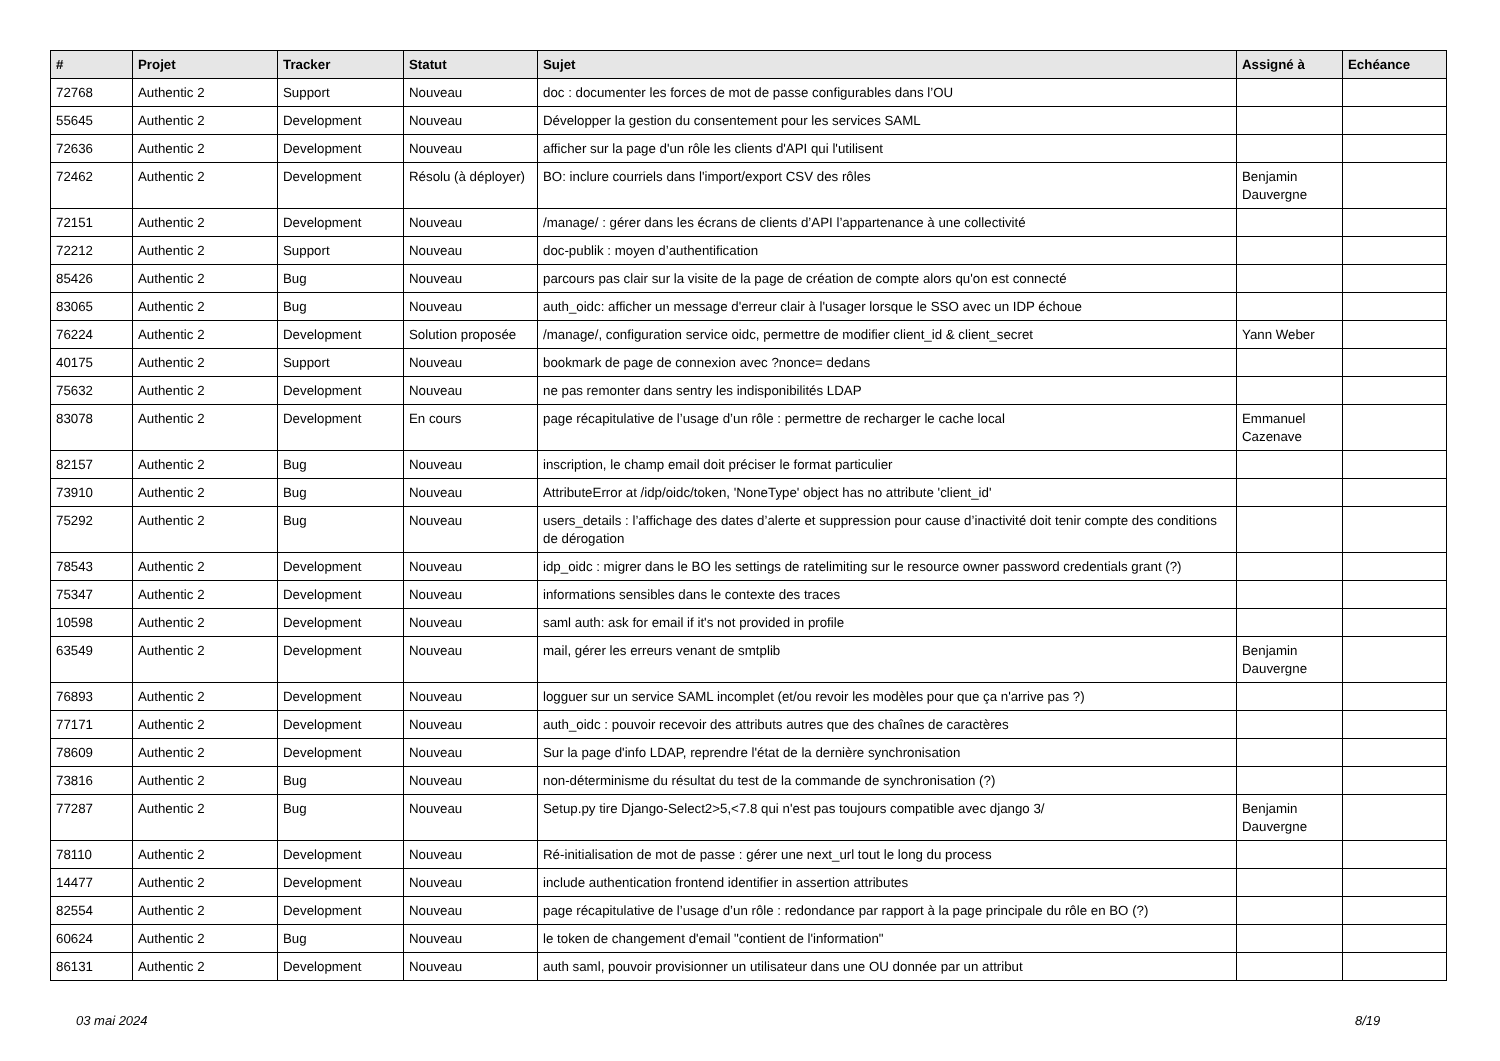| # | Projet | Tracker | Statut | Sujet | Assigné à | Echéance |
| --- | --- | --- | --- | --- | --- | --- |
| 72768 | Authentic 2 | Support | Nouveau | doc : documenter les forces de mot de passe configurables dans l’OU | | |
| 55645 | Authentic 2 | Development | Nouveau | Développer la gestion du consentement pour les services SAML | | |
| 72636 | Authentic 2 | Development | Nouveau | afficher sur la page d'un rôle les clients d'API qui l'utilisent | | |
| 72462 | Authentic 2 | Development | Résolu (à déployer) | BO: inclure courriels dans l'import/export CSV des rôles | Benjamin Dauvergne | |
| 72151 | Authentic 2 | Development | Nouveau | /manage/ : gérer dans les écrans de clients d’API l’appartenance à une collectivité | | |
| 72212 | Authentic 2 | Support | Nouveau | doc-publik : moyen d’authentification | | |
| 85426 | Authentic 2 | Bug | Nouveau | parcours pas clair sur la visite de la page de création de compte alors qu'on est connecté | | |
| 83065 | Authentic 2 | Bug | Nouveau | auth_oidc: afficher un message d'erreur clair à l'usager lorsque le SSO avec un IDP échoue | | |
| 76224 | Authentic 2 | Development | Solution proposée | /manage/, configuration service oidc, permettre de modifier client_id & client_secret | Yann Weber | |
| 40175 | Authentic 2 | Support | Nouveau | bookmark de page de connexion avec ?nonce= dedans | | |
| 75632 | Authentic 2 | Development | Nouveau | ne pas remonter dans sentry les indisponibilités LDAP | | |
| 83078 | Authentic 2 | Development | En cours | page récapitulative de l’usage d’un rôle : permettre de recharger le cache local | Emmanuel Cazenave | |
| 82157 | Authentic 2 | Bug | Nouveau | inscription, le champ email doit préciser le format particulier | | |
| 73910 | Authentic 2 | Bug | Nouveau | AttributeError at /idp/oidc/token, 'NoneType' object has no attribute 'client_id' | | |
| 75292 | Authentic 2 | Bug | Nouveau | users_details : l’affichage des dates d’alerte et suppression pour cause d’inactivité doit tenir compte des conditions de dérogation | | |
| 78543 | Authentic 2 | Development | Nouveau | idp_oidc : migrer dans le BO les settings de ratelimiting sur le resource owner password credentials grant (?) | | |
| 75347 | Authentic 2 | Development | Nouveau | informations sensibles dans le contexte des traces | | |
| 10598 | Authentic 2 | Development | Nouveau | saml auth: ask for email if it's not provided in profile | | |
| 63549 | Authentic 2 | Development | Nouveau | mail, gérer les erreurs venant de smtplib | Benjamin Dauvergne | |
| 76893 | Authentic 2 | Development | Nouveau | logguer sur un service SAML incomplet (et/ou revoir les modèles pour que ça n'arrive pas ?) | | |
| 77171 | Authentic 2 | Development | Nouveau | auth_oidc : pouvoir recevoir des attributs autres que des chaînes de caractères | | |
| 78609 | Authentic 2 | Development | Nouveau | Sur la page d'info LDAP, reprendre l'état de la dernière synchronisation | | |
| 73816 | Authentic 2 | Bug | Nouveau | non-déterminisme du résultat du test de la commande de synchronisation (?) | | |
| 77287 | Authentic 2 | Bug | Nouveau | Setup.py tire Django-Select2>5,<7.8 qui n'est pas toujours compatible avec django 3/ | Benjamin Dauvergne | |
| 78110 | Authentic 2 | Development | Nouveau | Ré-initialisation de mot de passe : gérer une next_url tout le long du process | | |
| 14477 | Authentic 2 | Development | Nouveau | include authentication frontend identifier in assertion attributes | | |
| 82554 | Authentic 2 | Development | Nouveau | page récapitulative de l’usage d’un rôle : redondance par rapport à la page principale du rôle en BO (?) | | |
| 60624 | Authentic 2 | Bug | Nouveau | le token de changement d'email "contient de l'information" | | |
| 86131 | Authentic 2 | Development | Nouveau | auth saml, pouvoir provisionner un utilisateur dans une OU donnée par un attribut | | |
03 mai 2024 8/19